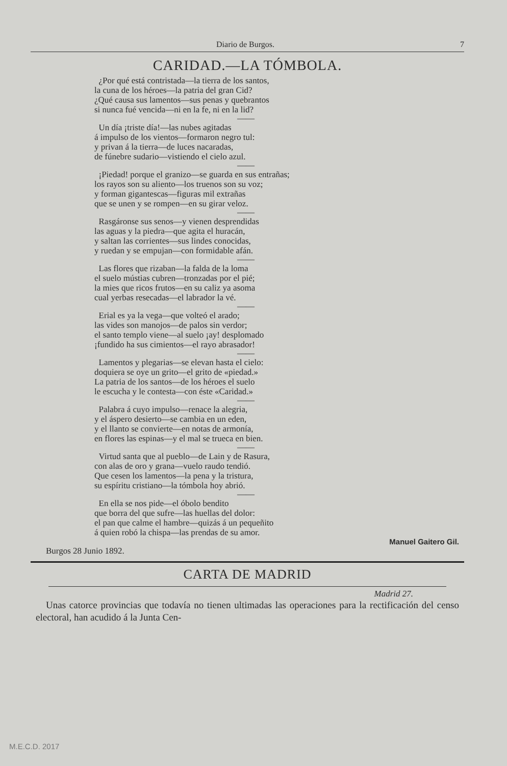Diario de Burgos. 7
CARIDAD.—LA TÓMBOLA.
¿Por qué está contristada—la tierra de los santos,
la cuna de los héroes—la patria del gran Cid?
¿Qué causa sus lamentos—sus penas y quebrantos
si nunca fué vencida—ni en la fe, ni en la lid?
——
Un día ¡triste día!—las nubes agitadas
á impulso de los vientos—formaron negro tul:
y privan á la tierra—de luces nacaradas,
de fúnebre sudario—vistiendo el cielo azul.
——
¡Piedad! porque el granizo—se guarda en sus entrañas;
los rayos son su aliento—los truenos son su voz;
y forman gigantescas—figuras mil extrañas
que se unen y se rompen—en su girar veloz.
——
Rasgáronse sus senos—y vienen desprendidas
las aguas y la piedra—que agita el huracán,
y saltan las corrientes—sus lindes conocidas,
y ruedan y se empujan—con formidable afán.
——
Las flores que rizaban—la falda de la loma
el suelo mústias cubren—tronzadas por el pié;
la mies que ricos frutos—en su caliz ya asoma
cual yerbas resecadas—el labrador la vé.
——
Erial es ya la vega—que volteó el arado;
las vides son manojos—de palos sin verdor;
el santo templo viene—al suelo ¡ay! desplomado
¡fundido ha sus cimientos—el rayo abrasador!
——
Lamentos y plegarias—se elevan hasta el cielo:
doquiera se oye un grito—el grito de «piedad.»
La patria de los santos—de los héroes el suelo
le escucha y le contesta—con éste «Caridad.»
——
Palabra á cuyo impulso—renace la alegria,
y el áspero desierto—se cambia en un eden,
y el llanto se convierte—en notas de armonía,
en flores las espinas—y el mal se trueca en bien.
——
Virtud santa que al pueblo—de Lain y de Rasura,
con alas de oro y grana—vuelo raudo tendió.
Que cesen los lamentos—la pena y la tristura,
su espíritu cristiano—la tómbola hoy abrió.
——
En ella se nos pide—el óbolo bendito
que borra del que sufre—las huellas del dolor:
el pan que calme el hambre—quizás á un pequeñito
á quien robó la chispa—las prendas de su amor.
Manuel Gaitero Gil.
Burgos 28 Junio 1892.
CARTA DE MADRID
Madrid 27.
Unas catorce provincias que todavía no tienen ultimadas las operaciones para la rectificación del censo electoral, han acudido á la Junta Cen-
M.E.C.D. 2017